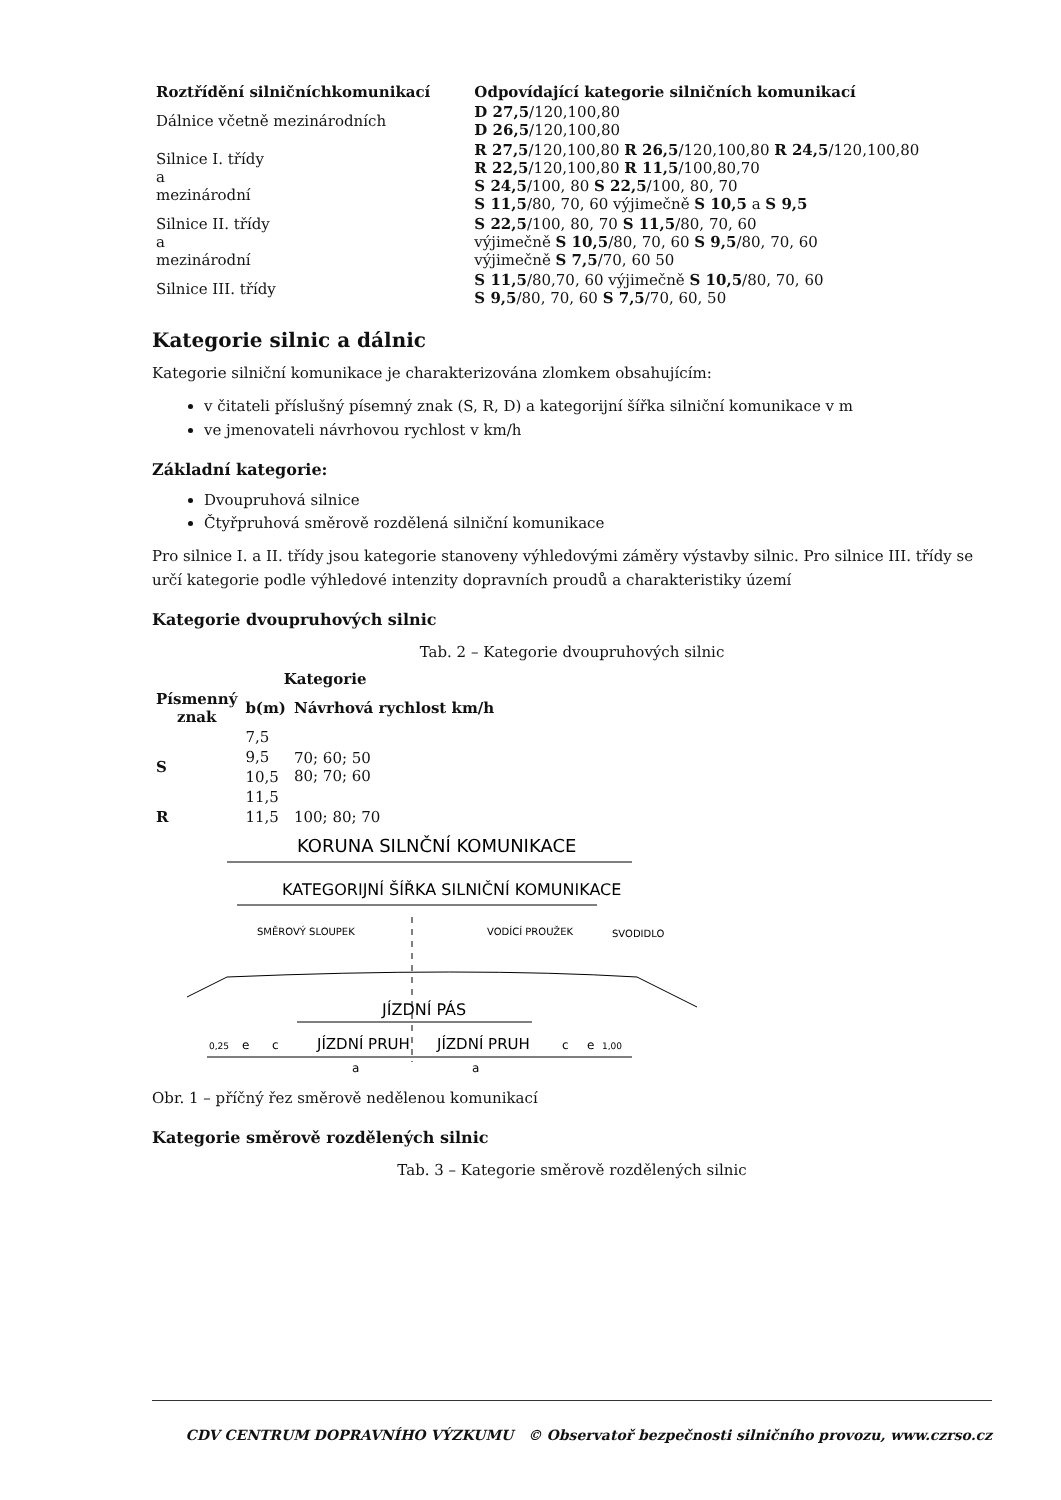| Roztřídění silničníchkomunikací | Odpovídající kategorie silničních komunikací |
| --- | --- |
| Dálnice včetně mezinárodních | D 27,5 /120,100,80 D 26,5 /120,100,80 |
| Silnice I. třídy a mezinárodní | R 27,5 /120,100,80 R 26,5 /120,100,80 R 24,5 /120,100,80 R 22,5 /120,100,80 R 11,5 /100,80,70 S 24,5 /100, 80 S 22,5 /100, 80, 70 S 11,5 /80, 70, 60 výjimečně S 10,5 a S 9,5 |
| Silnice II. třídy a mezinárodní | S 22,5 /100, 80, 70 S 11,5 /80, 70, 60 výjimečně S 10,5 /80, 70, 60 S 9,5 /80, 70, 60 výjimečně S 7,5 /70, 60 50 |
| Silnice III. třídy | S 11,5 /80,70, 60 výjimečně S 10,5 /80, 70, 60 S 9,5 /80, 70, 60 S 7,5 /70, 60, 50 |
Kategorie silnic a dálnic
Kategorie silniční komunikace je charakterizována zlomkem obsahujícím:
v čitateli příslušný písemný znak (S, R, D) a kategorijní šířka silniční komunikace v m
ve jmenovateli návrhovou rychlost v km/h
Základní kategorie:
Dvoupruhová silnice
Čtyřpruhová směrově rozdělená silniční komunikace
Pro silnice I. a II. třídy jsou kategorie stanoveny výhledovými záměry výstavby silnic. Pro silnice III. třídy se určí kategorie podle výhledové intenzity dopravních proudů a charakteristiky území
Kategorie dvoupruhových silnic
Tab. 2 – Kategorie dvoupruhových silnic
| Kategorie | | |
| --- | --- | --- |
| Písmenný znak | b(m) | Návrhová rychlost km/h |
| S | 7,5 | 70; 60; 50 80; 70; 60 |
| | 9,5 | |
| | 10,5 | |
| | 11,5 | |
| R | 11,5 | 100; 80; 70 |
KORUNA SILNČNÍ KOMUNIKACE
KATEGORIJNÍ ŠÍŘKA SILNIČNÍ KOMUNIKACE
SMĚROVÝ SLOUPEK
VODÍCÍ PROUŽEK
SVODIDLO
JÍZDNÍ PÁS
0,25
e
c
JÍZDNÍ PRUH
JÍZDNÍ PRUH
c
e
1,00
a
a
Obr. 1 – příčný řez směrově nedělenou komunikací
Kategorie směrově rozdělených silnic
Tab. 3 – Kategorie směrově rozdělených silnic
CDV CENTRUM DOPRAVNÍHO VÝZKUMU © Observatoř bezpečnosti silničního provozu, www.czrso.cz